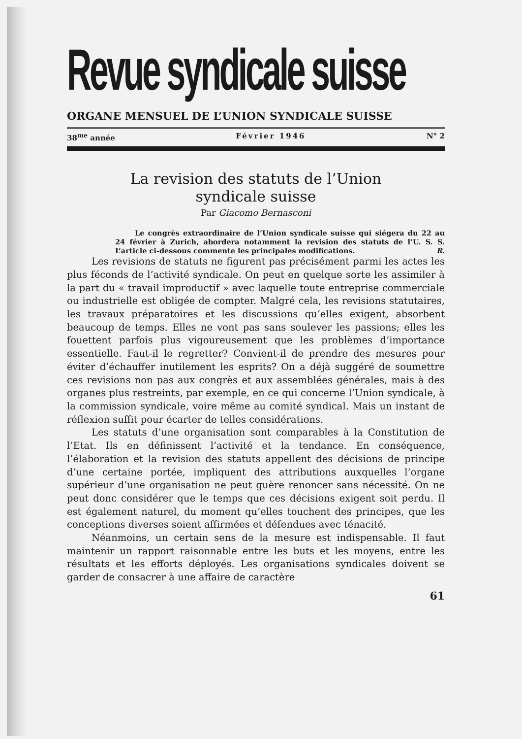Revue syndicale suisse
ORGANE MENSUEL DE L’UNION SYNDICALE SUISSE
38<sup>me</sup> année Février 1946 N° 2
La revision des statuts de l’Union
syndicale suisse
Par Giacomo Bernasconi
Le congrès extraordinaire de l’Union syndicale suisse qui siégera du 22 au 24 février à Zurich, abordera notamment la revision des statuts de l’U. S. S. L’article ci-dessous commente les principales modifications. R.
Les revisions de statuts ne figurent pas précisément parmi les actes les plus féconds de l’activité syndicale. On peut en quelque sorte les assimiler à la part du « travail improductif » avec laquelle toute entreprise commerciale ou industrielle est obligée de compter. Malgré cela, les revisions statutaires, les travaux préparatoires et les discussions qu’elles exigent, absorbent beaucoup de temps. Elles ne vont pas sans soulever les passions; elles les fouettent parfois plus vigoureusement que les problèmes d’importance essentielle. Faut-il le regretter? Convient-il de prendre des mesures pour éviter d’échauffer inutilement les esprits? On a déjà suggéré de soumettre ces revisions non pas aux congrès et aux assemblées générales, mais à des organes plus restreints, par exemple, en ce qui concerne l’Union syndicale, à la commission syndicale, voire même au comité syndical. Mais un instant de réflexion suffit pour écarter de telles considérations.
Les statuts d’une organisation sont comparables à la Constitution de l’Etat. Ils en définissent l’activité et la tendance. En conséquence, l’élaboration et la revision des statuts appellent des décisions de principe d’une certaine portée, impliquent des attributions auxquelles l’organe supérieur d’une organisation ne peut guère renoncer sans nécessité. On ne peut donc considérer que le temps que ces décisions exigent soit perdu. Il est également naturel, du moment qu’elles touchent des principes, que les conceptions diverses soient affirmées et défendues avec ténacité.
Néanmoins, un certain sens de la mesure est indispensable. Il faut maintenir un rapport raisonnable entre les buts et les moyens, entre les résultats et les efforts déployés. Les organisations syndicales doivent se garder de consacrer à une affaire de caractère
61